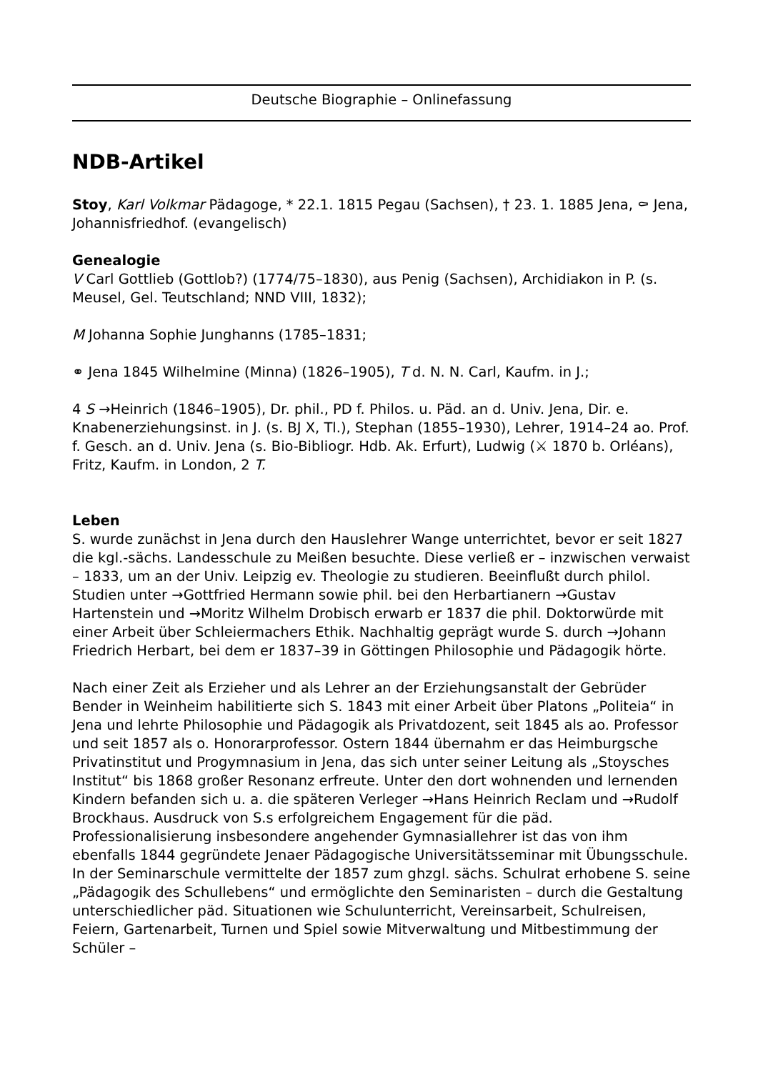Deutsche Biographie – Onlinefassung
NDB-Artikel
Stoy, Karl Volkmar Pädagoge, * 22.1. 1815 Pegau (Sachsen), † 23. 1. 1885 Jena, ⚰ Jena, Johannisfriedhof. (evangelisch)
Genealogie
V Carl Gottlieb (Gottlob?) (1774/75–1830), aus Penig (Sachsen), Archidiakon in P. (s. Meusel, Gel. Teutschland; NND VIII, 1832);
M Johanna Sophie Junghanns (1785–1831;
⚭ Jena 1845 Wilhelmine (Minna) (1826–1905), T d. N. N. Carl, Kaufm. in J.;
4 S →Heinrich (1846–1905), Dr. phil., PD f. Philos. u. Päd. an d. Univ. Jena, Dir. e. Knabenerziehungsinst. in J. (s. BJ X, Tl.), Stephan (1855–1930), Lehrer, 1914–24 ao. Prof. f. Gesch. an d. Univ. Jena (s. Bio-Bibliogr. Hdb. Ak. Erfurt), Ludwig (⚔ 1870 b. Orléans), Fritz, Kaufm. in London, 2 T.
Leben
S. wurde zunächst in Jena durch den Hauslehrer Wange unterrichtet, bevor er seit 1827 die kgl.-sächs. Landesschule zu Meißen besuchte. Diese verließ er – inzwischen verwaist – 1833, um an der Univ. Leipzig ev. Theologie zu studieren. Beeinflußt durch philol. Studien unter →Gottfried Hermann sowie phil. bei den Herbartianern →Gustav Hartenstein und →Moritz Wilhelm Drobisch erwarb er 1837 die phil. Doktorwürde mit einer Arbeit über Schleiermachers Ethik. Nachhaltig geprägt wurde S. durch →Johann Friedrich Herbart, bei dem er 1837–39 in Göttingen Philosophie und Pädagogik hörte.
Nach einer Zeit als Erzieher und als Lehrer an der Erziehungsanstalt der Gebrüder Bender in Weinheim habilitierte sich S. 1843 mit einer Arbeit über Platons „Politeia“ in Jena und lehrte Philosophie und Pädagogik als Privatdozent, seit 1845 als ao. Professor und seit 1857 als o. Honorarprofessor. Ostern 1844 übernahm er das Heimburgsche Privatinstitut und Progymnasium in Jena, das sich unter seiner Leitung als „Stoysches Institut“ bis 1868 großer Resonanz erfreute. Unter den dort wohnenden und lernenden Kindern befanden sich u. a. die späteren Verleger →Hans Heinrich Reclam und →Rudolf Brockhaus. Ausdruck von S.s erfolgreichem Engagement für die päd. Professionalisierung insbesondere angehender Gymnasiallehrer ist das von ihm ebenfalls 1844 gegründete Jenaer Pädagogische Universitätsseminar mit Übungsschule. In der Seminarschule vermittelte der 1857 zum ghzgl. sächs. Schulrat erhobene S. seine „Pädagogik des Schullebens“ und ermöglichte den Seminaristen – durch die Gestaltung unterschiedlicher päd. Situationen wie Schulunterricht, Vereinsarbeit, Schulreisen, Feiern, Gartenarbeit, Turnen und Spiel sowie Mitverwaltung und Mitbestimmung der Schüler –